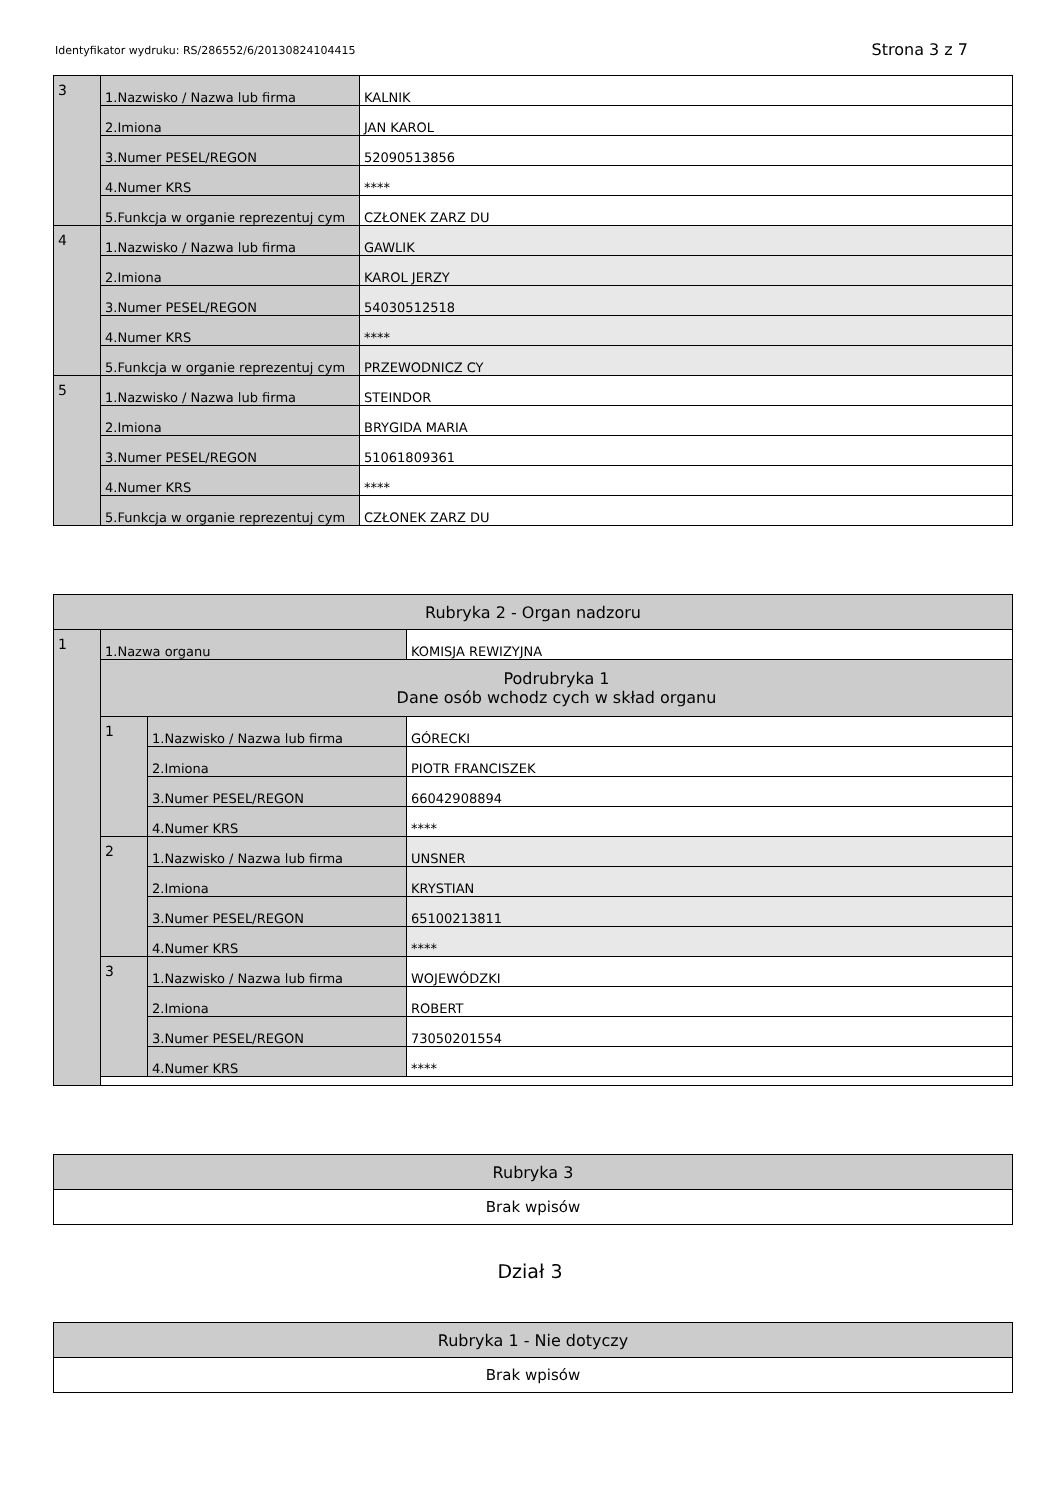Identyfikator wydruku: RS/286552/6/20130824104415
Strona 3 z 7
| 3 | 1.Nazwisko / Nazwa lub firma | KALNIK |
| | 2.Imiona | JAN KAROL |
| | 3.Numer PESEL/REGON | 52090513856 |
| | 4.Numer KRS | **** |
| | 5.Funkcja w organie reprezentuj cym | CZŁONEK ZARZ DU |
| 4 | 1.Nazwisko / Nazwa lub firma | GAWLIK |
| | 2.Imiona | KAROL JERZY |
| | 3.Numer PESEL/REGON | 54030512518 |
| | 4.Numer KRS | **** |
| | 5.Funkcja w organie reprezentuj cym | PRZEWODNICZ CY |
| 5 | 1.Nazwisko / Nazwa lub firma | STEINDOR |
| | 2.Imiona | BRYGIDA MARIA |
| | 3.Numer PESEL/REGON | 51061809361 |
| | 4.Numer KRS | **** |
| | 5.Funkcja w organie reprezentuj cym | CZŁONEK ZARZ DU |
| Rubryka 2 - Organ nadzoru | | | |
| 1 | 1.Nazwa organu | | KOMISJA REWIZYJNA |
| | Podrubryka 1 Dane osób wchodz cych w skład organu | | |
| | 1 | 1.Nazwisko / Nazwa lub firma | GÓRECKI |
| | | 2.Imiona | PIOTR FRANCISZEK |
| | | 3.Numer PESEL/REGON | 66042908894 |
| | | 4.Numer KRS | **** |
| | 2 | 1.Nazwisko / Nazwa lub firma | UNSNER |
| | | 2.Imiona | KRYSTIAN |
| | | 3.Numer PESEL/REGON | 65100213811 |
| | | 4.Numer KRS | **** |
| | 3 | 1.Nazwisko / Nazwa lub firma | WOJEWÓDZKI |
| | | 2.Imiona | ROBERT |
| | | 3.Numer PESEL/REGON | 73050201554 |
| | | 4.Numer KRS | **** |
| Rubryka 3 |
| Brak wpisów |
Dział 3
| Rubryka 1 - Nie dotyczy |
| Brak wpisów |